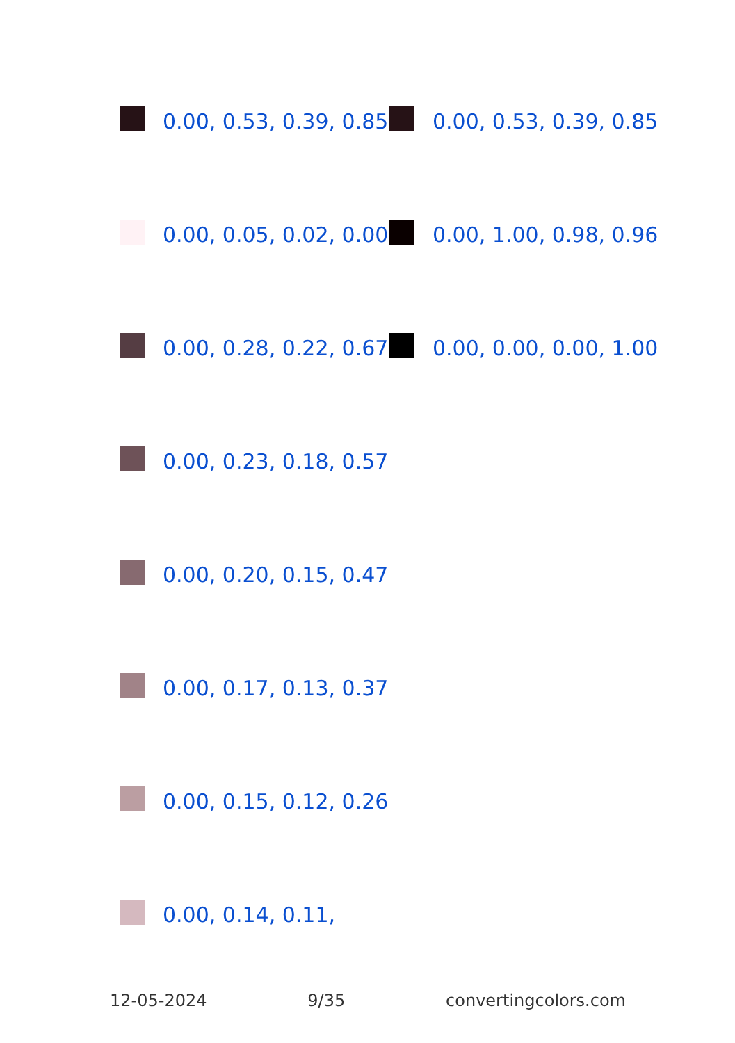0.00, 0.53, 0.39, 0.85
0.00, 0.05, 0.02, 0.00
0.00, 0.28, 0.22, 0.67
0.00, 0.23, 0.18, 0.57
0.00, 0.20, 0.15, 0.47
0.00, 0.17, 0.13, 0.37
0.00, 0.15, 0.12, 0.26
0.00, 0.14, 0.11,
0.00, 0.53, 0.39, 0.85
0.00, 1.00, 0.98, 0.96
0.00, 0.00, 0.00, 1.00
12-05-2024 9/35 convertingcolors.com